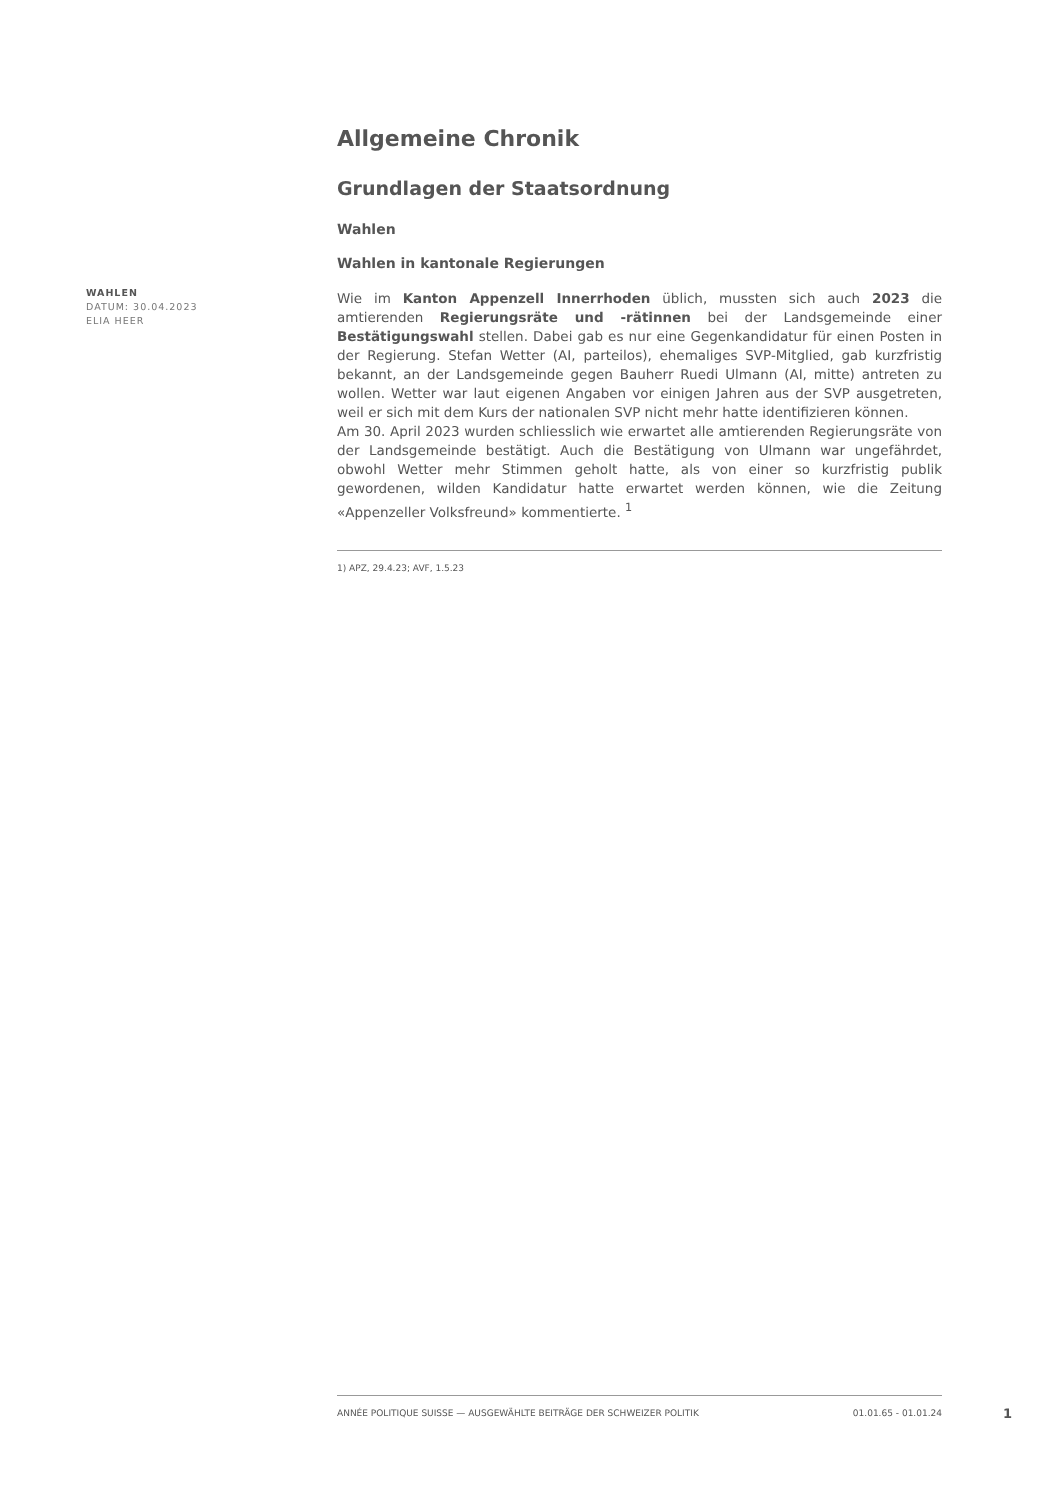WAHLEN
DATUM: 30.04.2023
ELIA HEER
Allgemeine Chronik
Grundlagen der Staatsordnung
Wahlen
Wahlen in kantonale Regierungen
Wie im Kanton Appenzell Innerrhoden üblich, mussten sich auch 2023 die amtierenden Regierungsräte und -rätinnen bei der Landsgemeinde einer Bestätigungswahl stellen. Dabei gab es nur eine Gegenkandidatur für einen Posten in der Regierung. Stefan Wetter (AI, parteilos), ehemaliges SVP-Mitglied, gab kurzfristig bekannt, an der Landsgemeinde gegen Bauherr Ruedi Ulmann (AI, mitte) antreten zu wollen. Wetter war laut eigenen Angaben vor einigen Jahren aus der SVP ausgetreten, weil er sich mit dem Kurs der nationalen SVP nicht mehr hatte identifizieren können.
Am 30. April 2023 wurden schliesslich wie erwartet alle amtierenden Regierungsräte von der Landsgemeinde bestätigt. Auch die Bestätigung von Ulmann war ungefährdet, obwohl Wetter mehr Stimmen geholt hatte, als von einer so kurzfristig publik gewordenen, wilden Kandidatur hatte erwartet werden können, wie die Zeitung «Appenzeller Volksfreund» kommentierte. <sup>1</sup>
1) APZ, 29.4.23; AVF, 1.5.23
ANNÉE POLITIQUE SUISSE — AUSGEWÄHLTE BEITRÄGE DER SCHWEIZER POLITIK 01.01.65 - 01.01.24
1